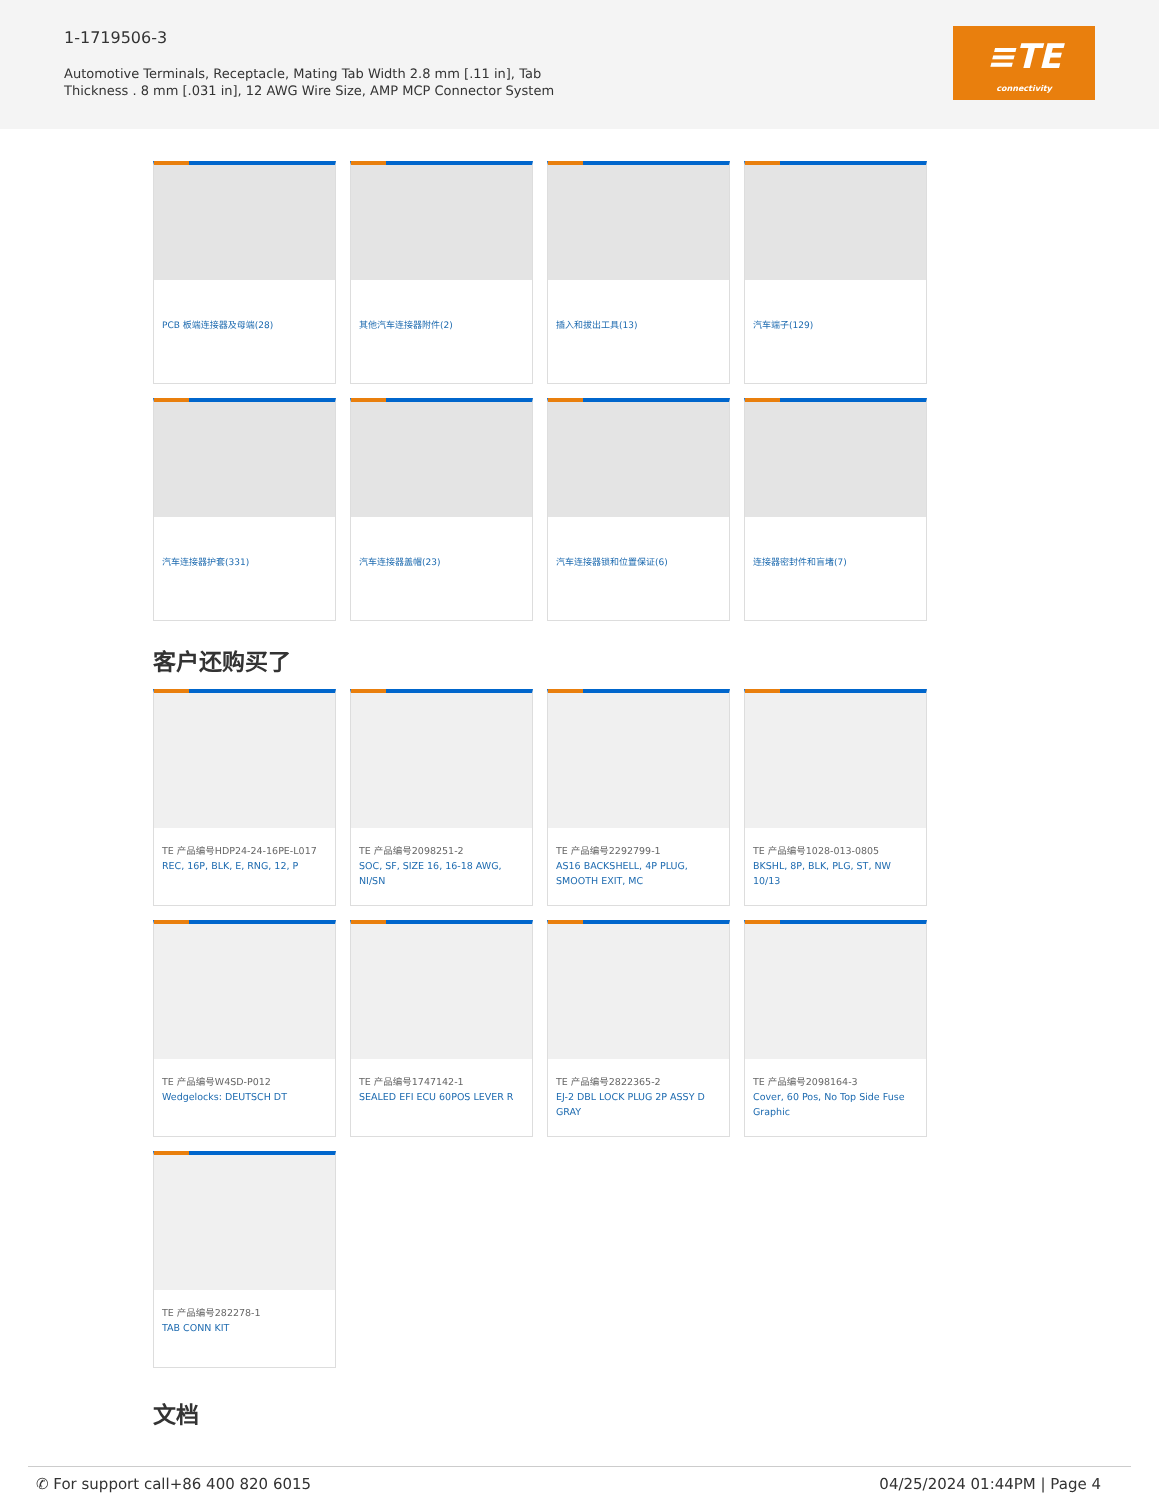1-1719506-3
Automotive Terminals, Receptacle, Mating Tab Width 2.8 mm [.11 in], Tab Thickness . 8 mm [.031 in], 12 AWG Wire Size, AMP MCP Connector System
≡TE
connectivity
PCB 板端连接器及母端(28)
其他汽车连接器附件(2)
插入和拔出工具(13)
汽车端子(129)
汽车连接器护套(331)
汽车连接器盖帽(23)
汽车连接器锁和位置保证(6)
连接器密封件和盲堵(7)
客户还购买了
TE 产品编号HDP24-24-16PE-L017
REC, 16P, BLK, E, RNG, 12, P
TE 产品编号2098251-2
SOC, SF, SIZE 16, 16-18 AWG, NI/SN
TE 产品编号2292799-1
AS16 BACKSHELL, 4P PLUG, SMOOTH EXIT, MC
TE 产品编号1028-013-0805
BKSHL, 8P, BLK, PLG, ST, NW 10/13
TE 产品编号W4SD-P012
Wedgelocks: DEUTSCH DT
TE 产品编号1747142-1
SEALED EFI ECU 60POS LEVER R
TE 产品编号2822365-2
EJ-2 DBL LOCK PLUG 2P ASSY D GRAY
TE 产品编号2098164-3
Cover, 60 Pos, No Top Side Fuse Graphic
TE 产品编号282278-1
TAB CONN KIT
文档
✆ For support call+86 400 820 6015 04/25/2024 01:44PM | Page 4